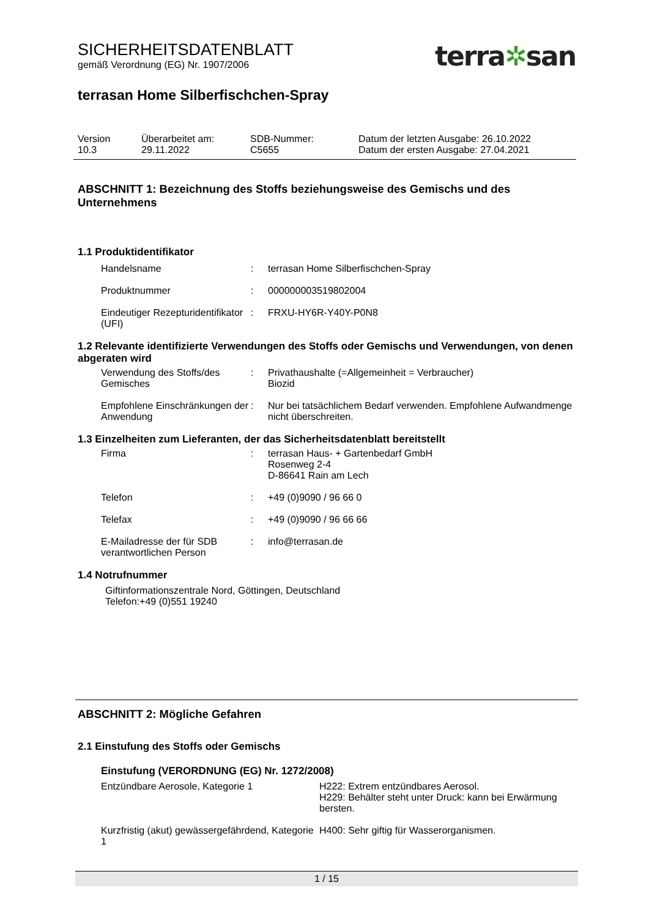SICHERHEITSDATENBLATT
gemäß Verordnung (EG) Nr. 1907/2006
terra✲san
terrasan Home Silberfischchen-Spray
| Version 10.3 | Überarbeitet am: 29.11.2022 | SDB-Nummer: C5655 | Datum der letzten Ausgabe: 26.10.2022 Datum der ersten Ausgabe: 27.04.2021 |
ABSCHNITT 1: Bezeichnung des Stoffs beziehungsweise des Gemischs und des Unternehmens
1.1 Produktidentifikator
| Handelsname | : | terrasan Home Silberfischchen-Spray |
| Produktnummer | : | 000000003519802004 |
| Eindeutiger Rezepturidentifikator (UFI) | : | FRXU-HY6R-Y40Y-P0N8 |
1.2 Relevante identifizierte Verwendungen des Stoffs oder Gemischs und Verwendungen, von denen abgeraten wird
| Verwendung des Stoffs/des Gemisches | : | Privathaushalte (=Allgemeinheit = Verbraucher) Biozid |
| Empfohlene Einschränkungen der Anwendung | : | Nur bei tatsächlichem Bedarf verwenden. Empfohlene Aufwandmenge nicht überschreiten. |
1.3 Einzelheiten zum Lieferanten, der das Sicherheitsdatenblatt bereitstellt
| Firma | : | terrasan Haus- + Gartenbedarf GmbH Rosenweg 2-4 D-86641 Rain am Lech |
| Telefon | : | +49 (0)9090 / 96 66 0 |
| Telefax | : | +49 (0)9090 / 96 66 66 |
| E-Mailadresse der für SDB verantwortlichen Person | : | info@terrasan.de |
1.4 Notrufnummer
Giftinformationszentrale Nord, Göttingen, Deutschland
Telefon:+49 (0)551 19240
ABSCHNITT 2: Mögliche Gefahren
2.1 Einstufung des Stoffs oder Gemischs
Einstufung (VERORDNUNG (EG) Nr. 1272/2008)
| Entzündbare Aerosole, Kategorie 1 | H222: Extrem entzündbares Aerosol. H229: Behälter steht unter Druck: kann bei Erwärmung bersten. |
| Kurzfristig (akut) gewässergefährdend, Kategorie 1 | H400: Sehr giftig für Wasserorganismen. |
1 / 15